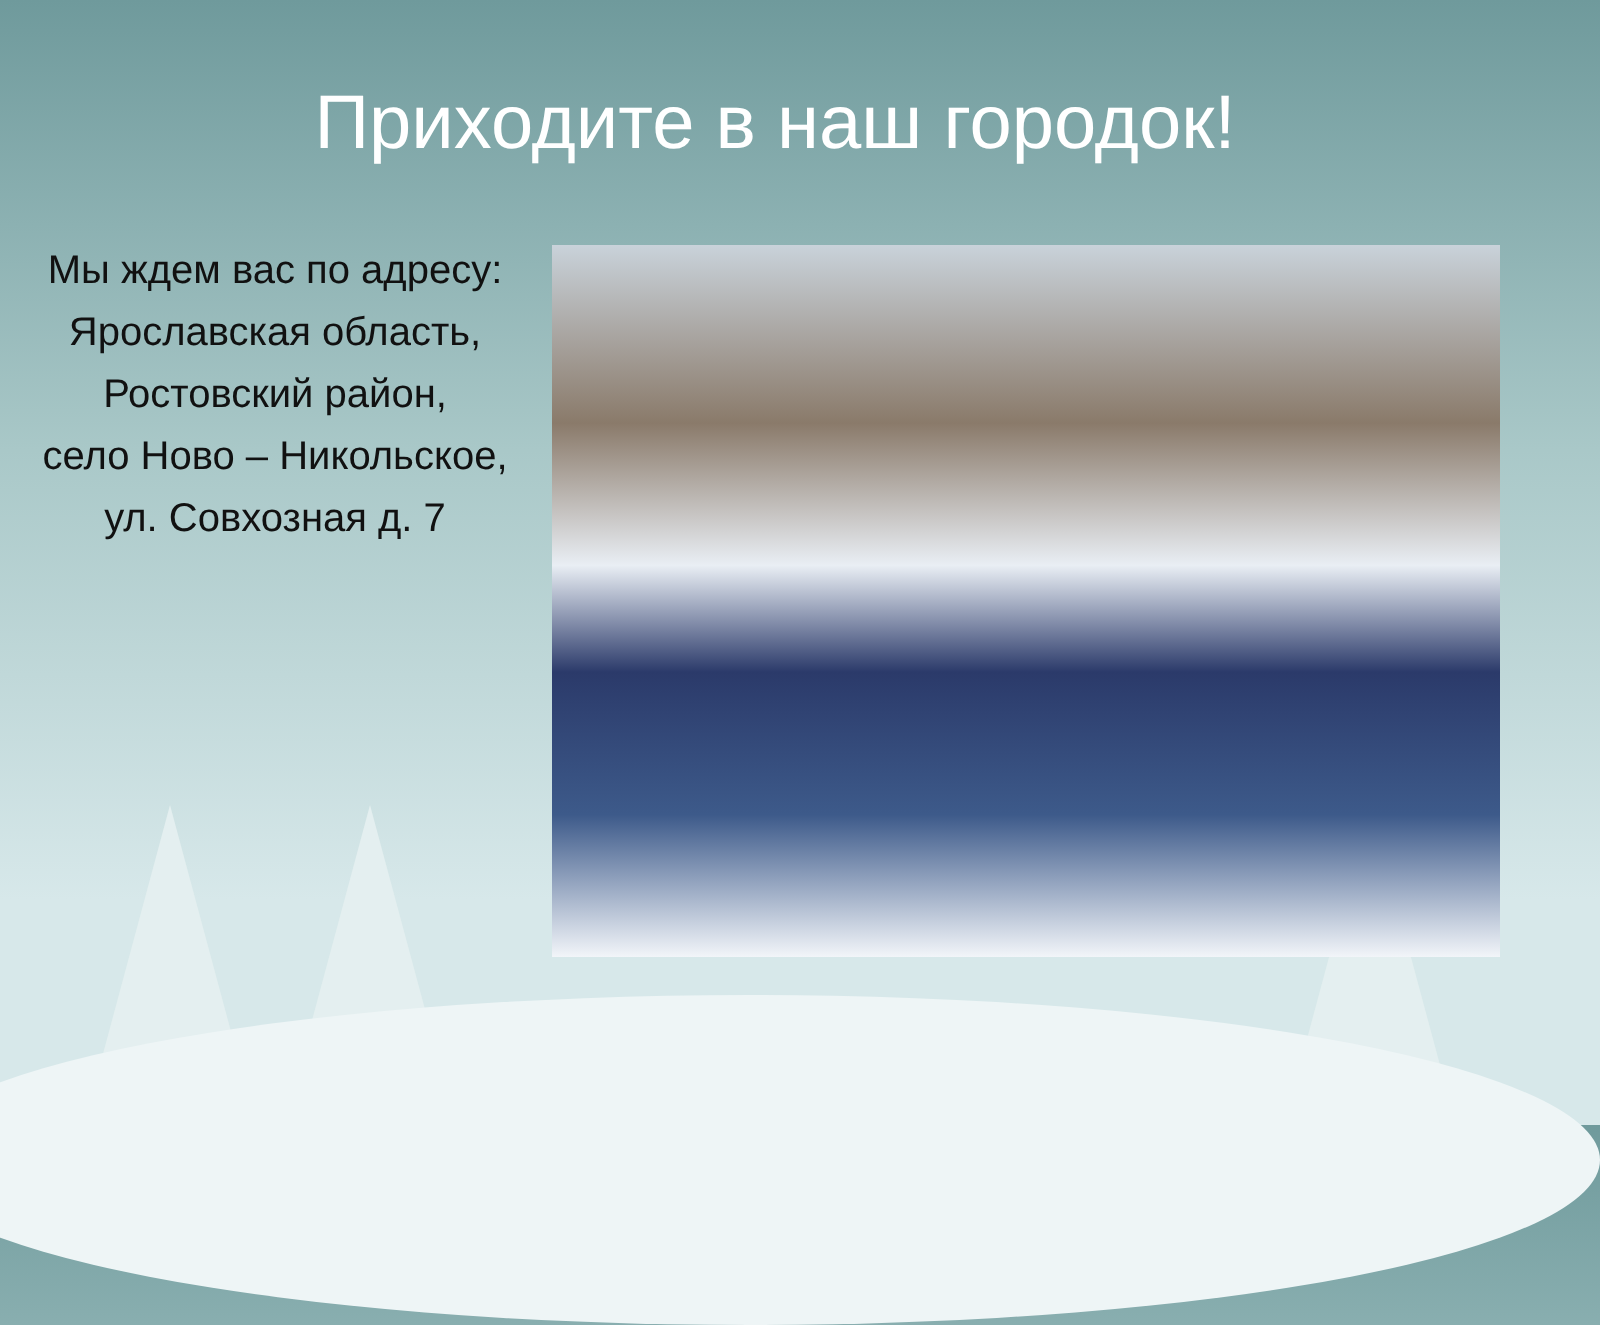Приходите в наш городок!
Мы ждем вас по адресу:
Ярославская область,
Ростовский район,
село Ново – Никольское,
ул. Совхозная д. 7